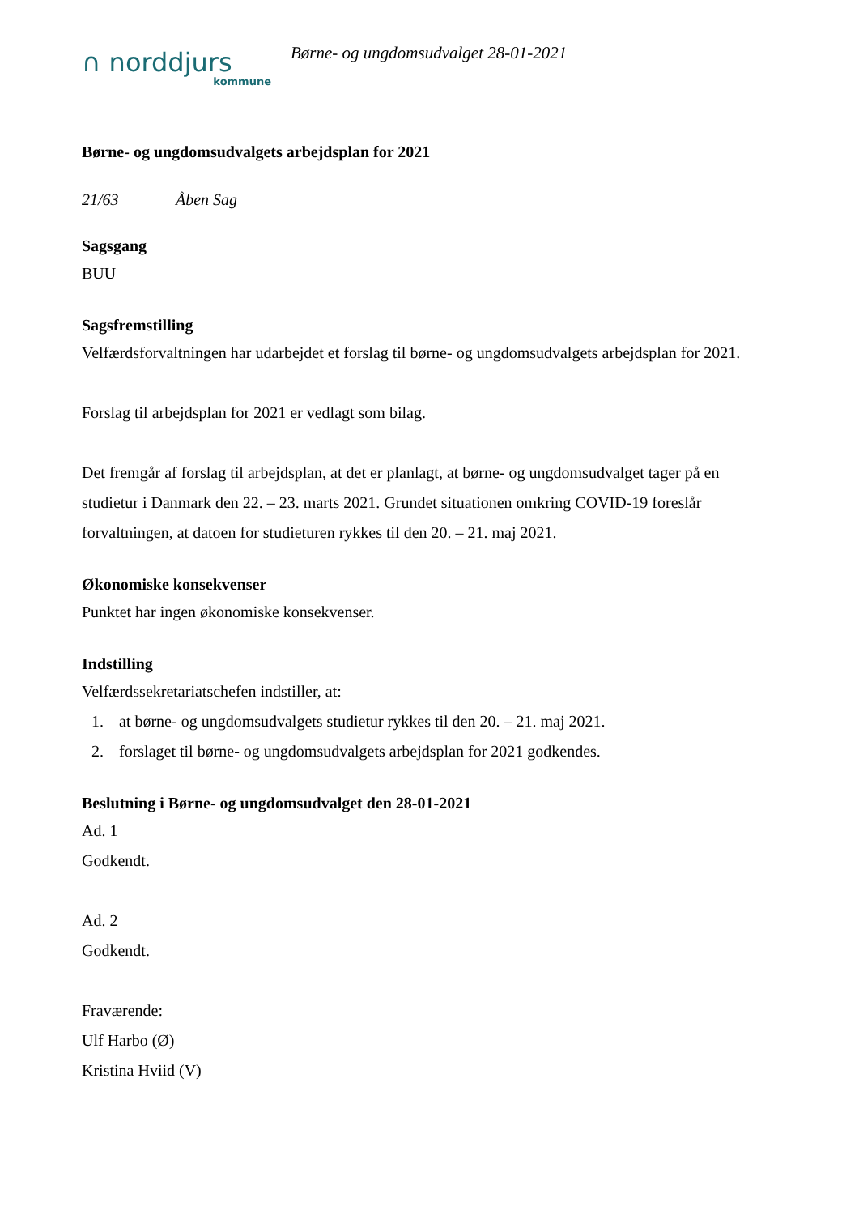∩ norddjurs
kommune
Børne- og ungdomsudvalget 28-01-2021
Børne- og ungdomsudvalgets arbejdsplan for 2021
21/63 Åben Sag
Sagsgang
BUU
Sagsfremstilling
Velfærdsforvaltningen har udarbejdet et forslag til børne- og ungdomsudvalgets arbejdsplan for 2021.
Forslag til arbejdsplan for 2021 er vedlagt som bilag.
Det fremgår af forslag til arbejdsplan, at det er planlagt, at børne- og ungdomsudvalget tager på en studietur i Danmark den 22. – 23. marts 2021. Grundet situationen omkring COVID-19 foreslår forvaltningen, at datoen for studieturen rykkes til den 20. – 21. maj 2021.
Økonomiske konsekvenser
Punktet har ingen økonomiske konsekvenser.
Indstilling
Velfærdssekretariatschefen indstiller, at:
1. at børne- og ungdomsudvalgets studietur rykkes til den 20. – 21. maj 2021.
2. forslaget til børne- og ungdomsudvalgets arbejdsplan for 2021 godkendes.
Beslutning i Børne- og ungdomsudvalget den 28-01-2021
Ad. 1
Godkendt.
Ad. 2
Godkendt.
Fraværende:
Ulf Harbo (Ø)
Kristina Hviid (V)